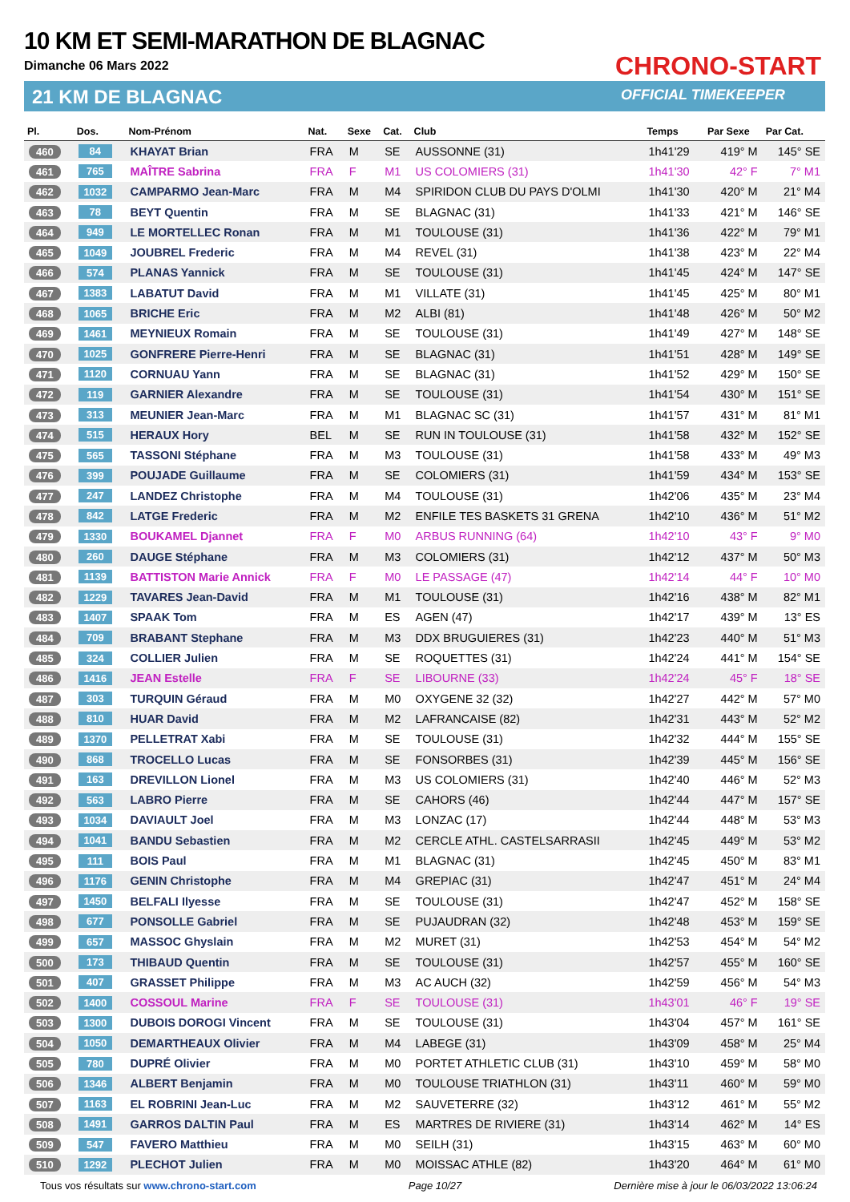10 KM ET SEMI-MARATHON DE BLAGNAC
Dimanche 06 Mars 2022
21 KM DE BLAGNAC
CHRONO-START
OFFICIAL TIMEKEEPER
| Pl. | Dos. | Nom-Prénom | Nat. | Sexe | Cat. | Club | Temps | Par Sexe | Par Cat. |
| --- | --- | --- | --- | --- | --- | --- | --- | --- | --- |
| 460 | 84 | KHAYAT Brian | FRA | M | SE | AUSSONNE (31) | 1h41'29 | 419° M | 145° SE |
| 461 | 765 | MAÎTRE Sabrina | FRA | F | M1 | US COLOMIERS (31) | 1h41'30 | 42° F | 7° M1 |
| 462 | 1032 | CAMPARMO Jean-Marc | FRA | M | M4 | SPIRIDON CLUB DU PAYS D'OLMI | 1h41'30 | 420° M | 21° M4 |
| 463 | 78 | BEYT Quentin | FRA | M | SE | BLAGNAC (31) | 1h41'33 | 421° M | 146° SE |
| 464 | 949 | LE MORTELLEC Ronan | FRA | M | M1 | TOULOUSE (31) | 1h41'36 | 422° M | 79° M1 |
| 465 | 1049 | JOUBREL Frederic | FRA | M | M4 | REVEL (31) | 1h41'38 | 423° M | 22° M4 |
| 466 | 574 | PLANAS Yannick | FRA | M | SE | TOULOUSE (31) | 1h41'45 | 424° M | 147° SE |
| 467 | 1383 | LABATUT David | FRA | M | M1 | VILLATE (31) | 1h41'45 | 425° M | 80° M1 |
| 468 | 1065 | BRICHE Eric | FRA | M | M2 | ALBI (81) | 1h41'48 | 426° M | 50° M2 |
| 469 | 1461 | MEYNIEUX Romain | FRA | M | SE | TOULOUSE (31) | 1h41'49 | 427° M | 148° SE |
| 470 | 1025 | GONFRERE Pierre-Henri | FRA | M | SE | BLAGNAC (31) | 1h41'51 | 428° M | 149° SE |
| 471 | 1120 | CORNUAU Yann | FRA | M | SE | BLAGNAC (31) | 1h41'52 | 429° M | 150° SE |
| 472 | 119 | GARNIER Alexandre | FRA | M | SE | TOULOUSE (31) | 1h41'54 | 430° M | 151° SE |
| 473 | 313 | MEUNIER Jean-Marc | FRA | M | M1 | BLAGNAC SC (31) | 1h41'57 | 431° M | 81° M1 |
| 474 | 515 | HERAUX Hory | BEL | M | SE | RUN IN TOULOUSE (31) | 1h41'58 | 432° M | 152° SE |
| 475 | 565 | TASSONI Stéphane | FRA | M | M3 | TOULOUSE (31) | 1h41'58 | 433° M | 49° M3 |
| 476 | 399 | POUJADE Guillaume | FRA | M | SE | COLOMIERS (31) | 1h41'59 | 434° M | 153° SE |
| 477 | 247 | LANDEZ Christophe | FRA | M | M4 | TOULOUSE (31) | 1h42'06 | 435° M | 23° M4 |
| 478 | 842 | LATGE Frederic | FRA | M | M2 | ENFILE TES BASKETS 31 GRENA | 1h42'10 | 436° M | 51° M2 |
| 479 | 1330 | BOUKAMEL Djannet | FRA | F | M0 | ARBUS RUNNING (64) | 1h42'10 | 43° F | 9° M0 |
| 480 | 260 | DAUGE Stéphane | FRA | M | M3 | COLOMIERS (31) | 1h42'12 | 437° M | 50° M3 |
| 481 | 1139 | BATTISTON Marie Annick | FRA | F | M0 | LE PASSAGE (47) | 1h42'14 | 44° F | 10° M0 |
| 482 | 1229 | TAVARES Jean-David | FRA | M | M1 | TOULOUSE (31) | 1h42'16 | 438° M | 82° M1 |
| 483 | 1407 | SPAAK Tom | FRA | M | ES | AGEN (47) | 1h42'17 | 439° M | 13° ES |
| 484 | 709 | BRABANT Stephane | FRA | M | M3 | DDX BRUGUIERES (31) | 1h42'23 | 440° M | 51° M3 |
| 485 | 324 | COLLIER Julien | FRA | M | SE | ROQUETTES (31) | 1h42'24 | 441° M | 154° SE |
| 486 | 1416 | JEAN Estelle | FRA | F | SE | LIBOURNE (33) | 1h42'24 | 45° F | 18° SE |
| 487 | 303 | TURQUIN Géraud | FRA | M | M0 | OXYGENE 32 (32) | 1h42'27 | 442° M | 57° M0 |
| 488 | 810 | HUAR David | FRA | M | M2 | LAFRANCAISE (82) | 1h42'31 | 443° M | 52° M2 |
| 489 | 1370 | PELLETRAT Xabi | FRA | M | SE | TOULOUSE (31) | 1h42'32 | 444° M | 155° SE |
| 490 | 868 | TROCELLO Lucas | FRA | M | SE | FONSORBES (31) | 1h42'39 | 445° M | 156° SE |
| 491 | 163 | DREVILLON Lionel | FRA | M | M3 | US COLOMIERS (31) | 1h42'40 | 446° M | 52° M3 |
| 492 | 563 | LABRO Pierre | FRA | M | SE | CAHORS (46) | 1h42'44 | 447° M | 157° SE |
| 493 | 1034 | DAVIAULT Joel | FRA | M | M3 | LONZAC (17) | 1h42'44 | 448° M | 53° M3 |
| 494 | 1041 | BANDU Sebastien | FRA | M | M2 | CERCLE ATHL. CASTELSARRASII | 1h42'45 | 449° M | 53° M2 |
| 495 | 111 | BOIS Paul | FRA | M | M1 | BLAGNAC (31) | 1h42'45 | 450° M | 83° M1 |
| 496 | 1176 | GENIN Christophe | FRA | M | M4 | GREPIAC (31) | 1h42'47 | 451° M | 24° M4 |
| 497 | 1450 | BELFALI Ilyesse | FRA | M | SE | TOULOUSE (31) | 1h42'47 | 452° M | 158° SE |
| 498 | 677 | PONSOLLE Gabriel | FRA | M | SE | PUJAUDRAN (32) | 1h42'48 | 453° M | 159° SE |
| 499 | 657 | MASSOC Ghyslain | FRA | M | M2 | MURET (31) | 1h42'53 | 454° M | 54° M2 |
| 500 | 173 | THIBAUD Quentin | FRA | M | SE | TOULOUSE (31) | 1h42'57 | 455° M | 160° SE |
| 501 | 407 | GRASSET Philippe | FRA | M | M3 | AC AUCH (32) | 1h42'59 | 456° M | 54° M3 |
| 502 | 1400 | COSSOUL Marine | FRA | F | SE | TOULOUSE (31) | 1h43'01 | 46° F | 19° SE |
| 503 | 1300 | DUBOIS DOROGI Vincent | FRA | M | SE | TOULOUSE (31) | 1h43'04 | 457° M | 161° SE |
| 504 | 1050 | DEMARTHEAUX Olivier | FRA | M | M4 | LABEGE (31) | 1h43'09 | 458° M | 25° M4 |
| 505 | 780 | DUPRÉ Olivier | FRA | M | M0 | PORTET ATHLETIC CLUB (31) | 1h43'10 | 459° M | 58° M0 |
| 506 | 1346 | ALBERT Benjamin | FRA | M | M0 | TOULOUSE TRIATHLON (31) | 1h43'11 | 460° M | 59° M0 |
| 507 | 1163 | EL ROBRINI Jean-Luc | FRA | M | M2 | SAUVETERRE (32) | 1h43'12 | 461° M | 55° M2 |
| 508 | 1491 | GARROS DALTIN Paul | FRA | M | ES | MARTRES DE RIVIERE (31) | 1h43'14 | 462° M | 14° ES |
| 509 | 547 | FAVERO Matthieu | FRA | M | M0 | SEILH (31) | 1h43'15 | 463° M | 60° M0 |
| 510 | 1292 | PLECHOT Julien | FRA | M | M0 | MOISSAC ATHLE (82) | 1h43'20 | 464° M | 61° M0 |
Tous vos résultats sur www.chrono-start.com Page 10/27 Dernière mise à jour le 06/03/2022 13:06:24